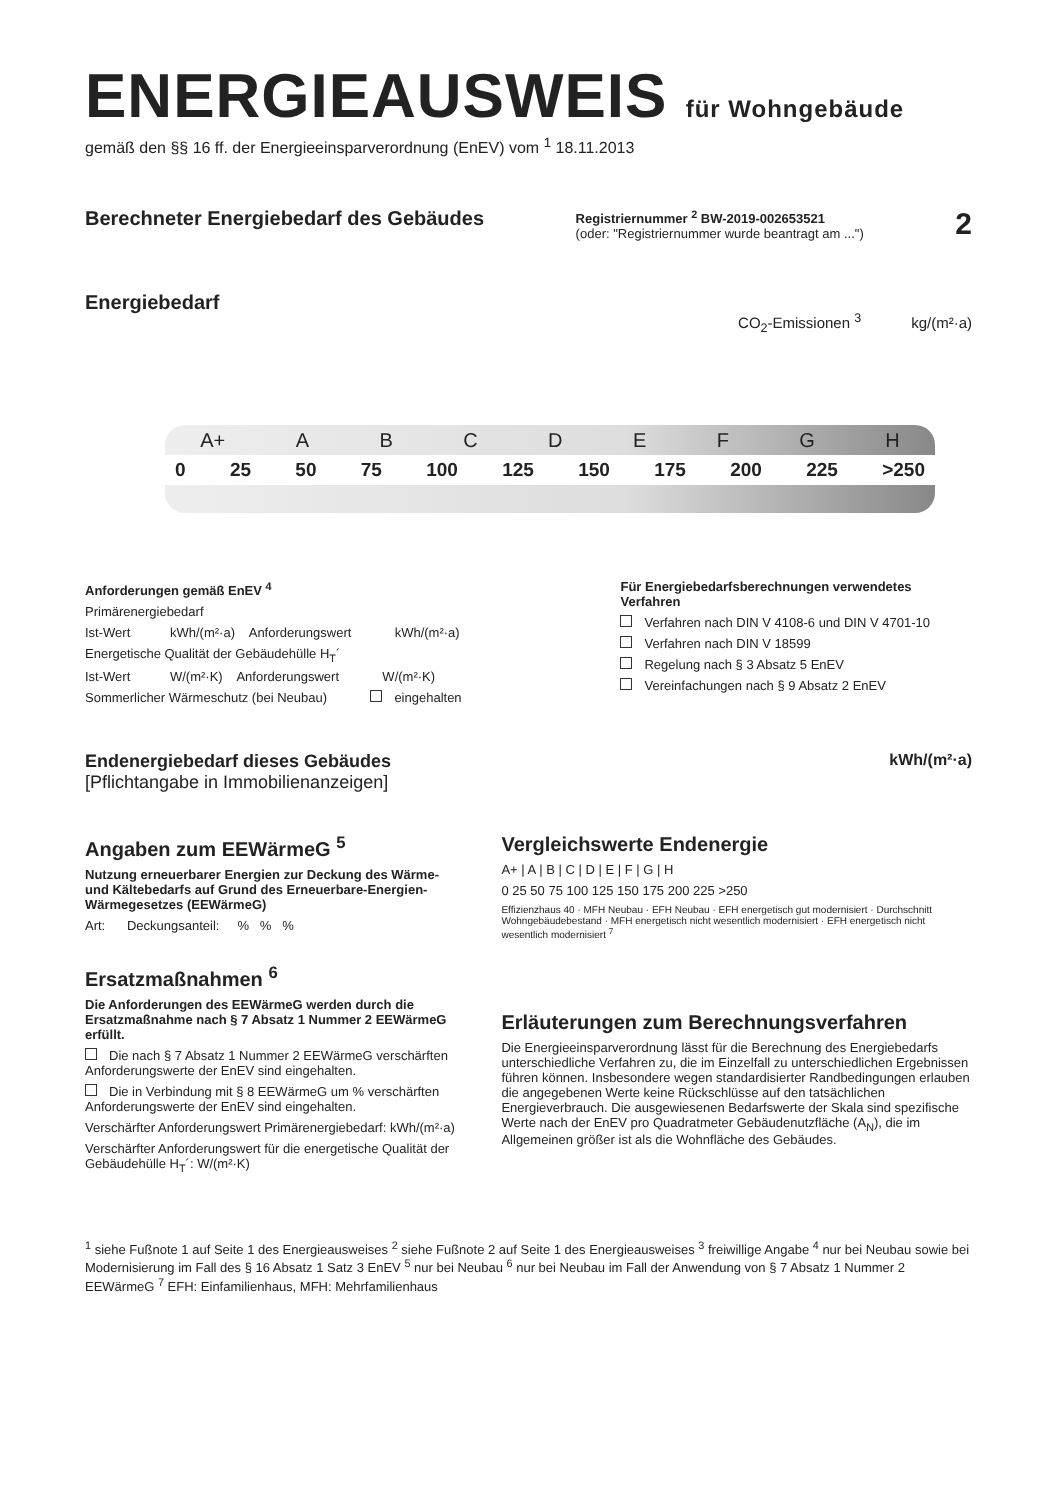ENERGIEAUSWEIS für Wohngebäude
gemäß den §§ 16 ff. der Energieeinsparverordnung (EnEV) vom <sup>1</sup> 18.11.2013
Berechneter Energiebedarf des Gebäudes
Registriernummer <sup>2</sup> BW-2019-002653521
(oder: "Registriernummer wurde beantragt am ...")
2
Energiebedarf
CO<sub>2</sub>-Emissionen <sup>3</sup> kg/(m²·a)
A+ ABCDEFGH
0 25 50 75 100 125 150 175 200 225 >250
Anforderungen gemäß EnEV <sup>4</sup>
Primärenergiebedarf
Ist-Wert kWh/(m²·a) Anforderungswert kWh/(m²·a)
Energetische Qualität der Gebäudehülle H<sub>T</sub>´
Ist-Wert W/(m²·K) Anforderungswert W/(m²·K)
Sommerlicher Wärmeschutz (bei Neubau) eingehalten
Für Energiebedarfsberechnungen verwendetes Verfahren
Verfahren nach DIN V 4108-6 und DIN V 4701-10
Verfahren nach DIN V 18599
Regelung nach § 3 Absatz 5 EnEV
Vereinfachungen nach § 9 Absatz 2 EnEV
Endenergiebedarf dieses Gebäudes
[Pflichtangabe in Immobilienanzeigen]
kWh/(m²·a)
Angaben zum EEWärmeG <sup>5</sup>
Nutzung erneuerbarer Energien zur Deckung des Wärme- und Kältebedarfs auf Grund des Erneuerbare-Energien-Wärmegesetzes (EEWärmeG)
Art: Deckungsanteil: % % %
Ersatzmaßnahmen <sup>6</sup>
Die Anforderungen des EEWärmeG werden durch die Ersatzmaßnahme nach § 7 Absatz 1 Nummer 2 EEWärmeG erfüllt.
Die nach § 7 Absatz 1 Nummer 2 EEWärmeG verschärften Anforderungswerte der EnEV sind eingehalten.
Die in Verbindung mit § 8 EEWärmeG um % verschärften Anforderungswerte der EnEV sind eingehalten.
Verschärfter Anforderungswert Primärenergiebedarf: kWh/(m²·a)
Verschärfter Anforderungswert für die energetische Qualität der Gebäudehülle H<sub>T</sub>´: W/(m²·K)
Vergleichswerte Endenergie
A+ | A | B | C | D | E | F | G | H
0 25 50 75 100 125 150 175 200 225 >250
Effizienzhaus 40 · MFH Neubau · EFH Neubau · EFH energetisch gut modernisiert · Durchschnitt Wohngebäudebestand · MFH energetisch nicht wesentlich modernisiert · EFH energetisch nicht wesentlich modernisiert <sup>7</sup>
Erläuterungen zum Berechnungsverfahren
Die Energieeinsparverordnung lässt für die Berechnung des Energiebedarfs unterschiedliche Verfahren zu, die im Einzelfall zu unterschiedlichen Ergebnissen führen können. Insbesondere wegen standardisierter Randbedingungen erlauben die angegebenen Werte keine Rückschlüsse auf den tatsächlichen Energieverbrauch. Die ausgewiesenen Bedarfswerte der Skala sind spezifische Werte nach der EnEV pro Quadratmeter Gebäudenutzfläche (A<sub>N</sub>), die im Allgemeinen größer ist als die Wohnfläche des Gebäudes.
<sup>1</sup> siehe Fußnote 1 auf Seite 1 des Energieausweises <sup>2</sup> siehe Fußnote 2 auf Seite 1 des Energieausweises <sup>3</sup> freiwillige Angabe <sup>4</sup> nur bei Neubau sowie bei Modernisierung im Fall des § 16 Absatz 1 Satz 3 EnEV <sup>5</sup> nur bei Neubau <sup>6</sup> nur bei Neubau im Fall der Anwendung von § 7 Absatz 1 Nummer 2 EEWärmeG <sup>7</sup> EFH: Einfamilienhaus, MFH: Mehrfamilienhaus